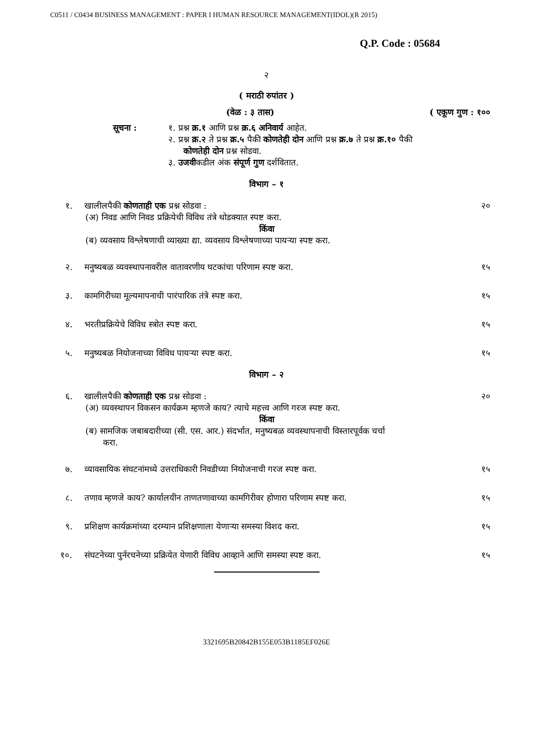C0511 / C0434 BUSINESS MANAGEMENT : PAPER I HUMAN RESOURCE MANAGEMENT(IDOL)(R 2015)
Q.P. Code : 05684
२
( मराठी रुपांतर )
(वेळ : ३ तास) ( एकूण गुण : १००
सूचना : १. प्रश्न क्र.१ आणि प्रश्न क्र.६ अनिवार्य आहेत.
२. प्रश्न क्र.२ ते प्रश्न क्र.५ पैकी कोणतेही दोन आणि प्रश्न क्र.७ ते प्रश्न क्र.१० पैकी
कोणतेही दोन प्रश्न सोडवा.
३. उजवीकडील अंक संपूर्ण गुण दर्शवितात.
विभाग – १
१. खालीलपैकी कोणताही एक प्रश्न सोडवा : २०
(अ) निवड आणि निवड प्रक्रियेची विविध तंत्रे थोडक्यात स्पष्ट करा.
किंवा
(ब) व्यवसाय विश्लेषणाची व्याख्या द्या. व्यवसाय विश्लेषणाच्या पायऱ्या स्पष्ट करा.
२. मनुष्यबळ व्यवस्थापनावरील वातावरणीय घटकांचा परिणाम स्पष्ट करा. १५
३. कामगिरीच्या मूल्यमापनाची पारंपारिक तंत्रे स्पष्ट करा. १५
४. भरतीप्रक्रियेचे विविध स्त्रोत स्पष्ट करा. १५
५. मनुष्यबळ नियोजनाच्या विविध पायऱ्या स्पष्ट करा. १५
विभाग – २
६. खालीलपैकी कोणताही एक प्रश्न सोडवा : २०
(अ) व्यवस्थापन विकसन कार्यक्रम म्हणजे काय? त्याचे महत्त्व आणि गरज स्पष्ट करा.
किंवा
(ब) सामजिक जबाबदारीच्या (सी. एस. आर.) संदर्भात, मनुष्यबळ व्यवस्थापनाची विस्तारपूर्वक चर्चा
करा.
७. व्यावसायिक संघटनांमध्ये उत्तराधिकारी निवडीच्या नियोजनाची गरज स्पष्ट करा. १५
८. तणाव म्हणजे काय? कार्यालयीन ताणतणावाच्या कामगिरीवर होणारा परिणाम स्पष्ट करा. १५
९. प्रशिक्षण कार्यक्रमांच्या दरम्यान प्रशिक्षणाला येणाऱ्या समस्या विशद करा. १५
१०. संघटनेच्या पुर्नरचनेच्या प्रक्रियेत येणारी विविध आव्हाने आणि समस्या स्पष्ट करा. १५
3321695B20842B155E053B1185EF026E